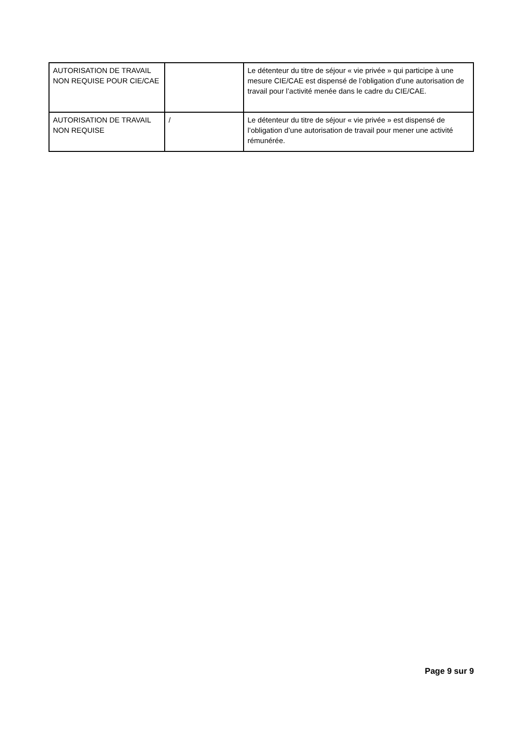| AUTORISATION DE TRAVAIL NON REQUISE POUR CIE/CAE | | Le détenteur du titre de séjour « vie privée » qui participe à une mesure CIE/CAE est dispensé de l’obligation d’une autorisation de travail pour l’activité menée dans le cadre du CIE/CAE. |
| AUTORISATION DE TRAVAIL NON REQUISE | / | Le détenteur du titre de séjour « vie privée » est dispensé de l’obligation d’une autorisation de travail pour mener une activité rémunérée. |
Page 9 sur 9